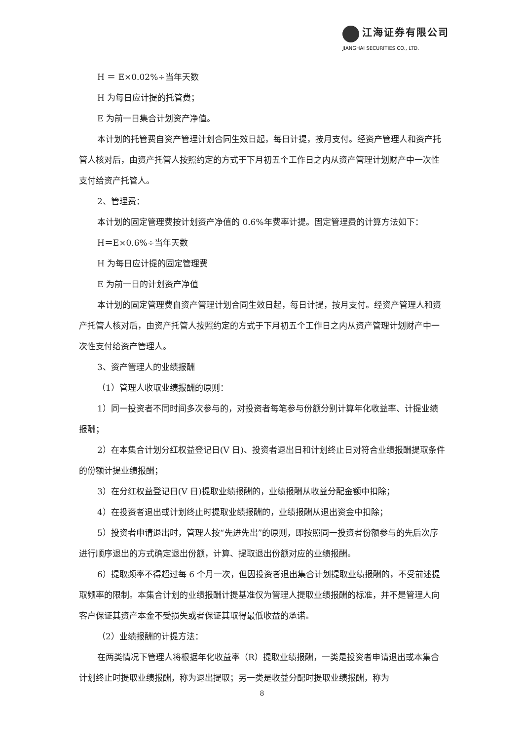江海证券有限公司
JIANGHAI SECURITIES CO., LTD.
H ＝ E×0.02%÷当年天数
H 为每日应计提的托管费；
E 为前一日集合计划资产净值。
本计划的托管费自资产管理计划合同生效日起，每日计提，按月支付。经资产管理人和资产托管人核对后，由资产托管人按照约定的方式于下月初五个工作日之内从资产管理计划财产中一次性支付给资产托管人。
2、管理费：
本计划的固定管理费按计划资产净值的 0.6%年费率计提。固定管理费的计算方法如下：
H＝E×0.6%÷当年天数
H 为每日应计提的固定管理费
E 为前一日的计划资产净值
本计划的固定管理费自资产管理计划合同生效日起，每日计提，按月支付。经资产管理人和资产托管人核对后，由资产托管人按照约定的方式于下月初五个工作日之内从资产管理计划财产中一次性支付给资产管理人。
3、资产管理人的业绩报酬
（1）管理人收取业绩报酬的原则：
1）同一投资者不同时间多次参与的，对投资者每笔参与份额分别计算年化收益率、计提业绩报酬；
2）在本集合计划分红权益登记日(V 日)、投资者退出日和计划终止日对符合业绩报酬提取条件的份额计提业绩报酬；
3）在分红权益登记日(V 日)提取业绩报酬的，业绩报酬从收益分配金额中扣除；
4）在投资者退出或计划终止时提取业绩报酬的，业绩报酬从退出资金中扣除；
5）投资者申请退出时，管理人按“先进先出”的原则，即按照同一投资者份额参与的先后次序进行顺序退出的方式确定退出份额，计算、提取退出份额对应的业绩报酬。
6）提取频率不得超过每 6 个月一次，但因投资者退出集合计划提取业绩报酬的，不受前述提取频率的限制。本集合计划的业绩报酬计提基准仅为管理人提取业绩报酬的标准，并不是管理人向客户保证其资产本金不受损失或者保证其取得最低收益的承诺。
（2）业绩报酬的计提方法：
在两类情况下管理人将根据年化收益率（R）提取业绩报酬，一类是投资者申请退出或本集合计划终止时提取业绩报酬，称为退出提取；另一类是收益分配时提取业绩报酬，称为
8